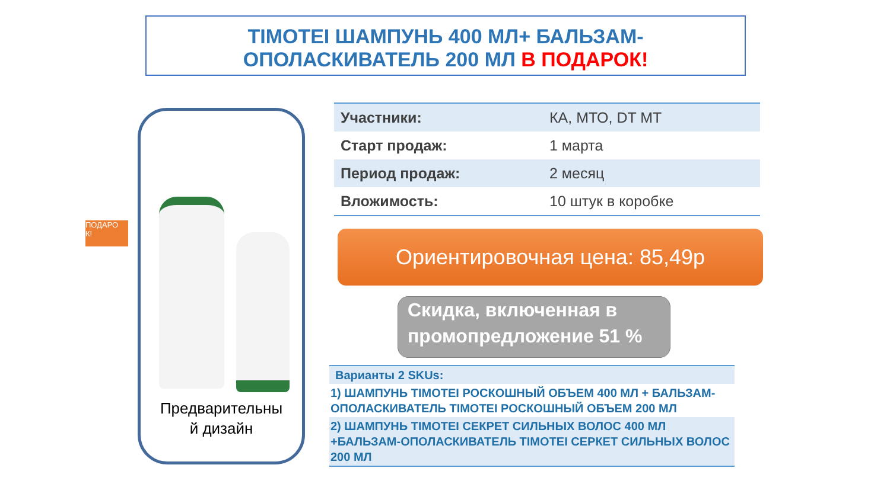TIMOTEI ШАМПУНЬ 400 МЛ+ БАЛЬЗАМ-
ОПОЛАСКИВАТЕЛЬ 200 МЛ В ПОДАРОК!
Предварительны
й дизайн
ПОДАРО
К!
| Участники: | КА, МТО, DT MT |
| Старт продаж: | 1 марта |
| Период продаж: | 2 месяц |
| Вложимость: | 10 штук в коробке |
Ориентировочная цена: 85,49р
Скидка, включенная в промопредложение 51 %
Варианты 2 SKUs:
1) ШАМПУНЬ TIMOTEI РОСКОШНЫЙ ОБЪЕМ 400 МЛ + БАЛЬЗАМ-ОПОЛАСКИВАТЕЛЬ TIMOTEI РОСКОШНЫЙ ОБЪЕМ 200 МЛ
2) ШАМПУНЬ TIMOTEI СЕКРЕТ СИЛЬНЫХ ВОЛОС 400 МЛ +БАЛЬЗАМ-ОПОЛАСКИВАТЕЛЬ TIMOTEI СЕРКЕТ СИЛЬНЫХ ВОЛОС 200 МЛ